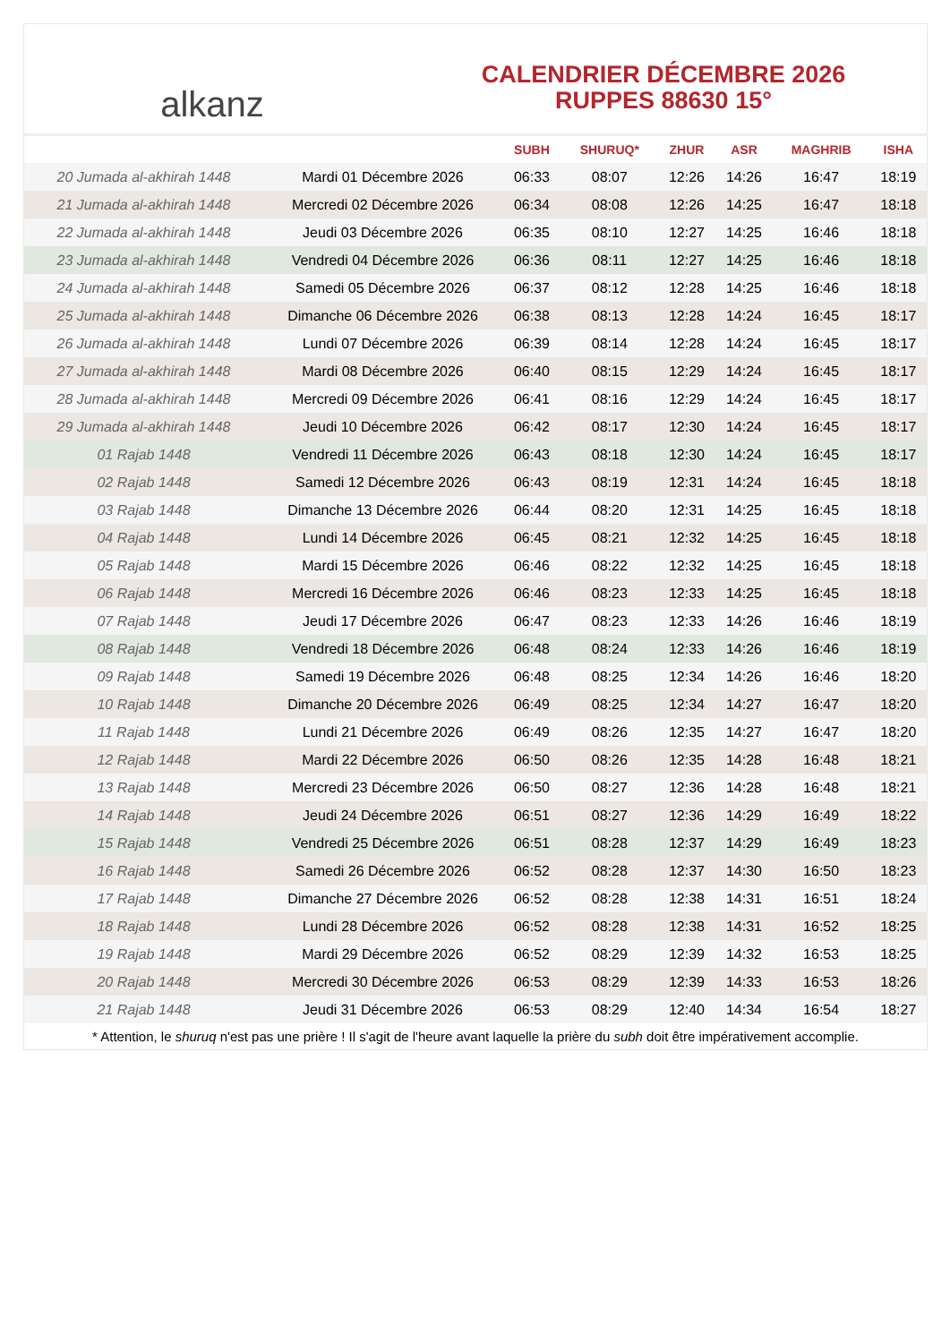alkanz
CALENDRIER DÉCEMBRE 2026
RUPPES 88630 15°
| | | SUBH | SHURUQ* | ZHUR | ASR | MAGHRIB | ISHA |
| --- | --- | --- | --- | --- | --- | --- | --- |
| 20 Jumada al-akhirah 1448 | Mardi 01 Décembre 2026 | 06:33 | 08:07 | 12:26 | 14:26 | 16:47 | 18:19 |
| 21 Jumada al-akhirah 1448 | Mercredi 02 Décembre 2026 | 06:34 | 08:08 | 12:26 | 14:25 | 16:47 | 18:18 |
| 22 Jumada al-akhirah 1448 | Jeudi 03 Décembre 2026 | 06:35 | 08:10 | 12:27 | 14:25 | 16:46 | 18:18 |
| 23 Jumada al-akhirah 1448 | Vendredi 04 Décembre 2026 | 06:36 | 08:11 | 12:27 | 14:25 | 16:46 | 18:18 |
| 24 Jumada al-akhirah 1448 | Samedi 05 Décembre 2026 | 06:37 | 08:12 | 12:28 | 14:25 | 16:46 | 18:18 |
| 25 Jumada al-akhirah 1448 | Dimanche 06 Décembre 2026 | 06:38 | 08:13 | 12:28 | 14:24 | 16:45 | 18:17 |
| 26 Jumada al-akhirah 1448 | Lundi 07 Décembre 2026 | 06:39 | 08:14 | 12:28 | 14:24 | 16:45 | 18:17 |
| 27 Jumada al-akhirah 1448 | Mardi 08 Décembre 2026 | 06:40 | 08:15 | 12:29 | 14:24 | 16:45 | 18:17 |
| 28 Jumada al-akhirah 1448 | Mercredi 09 Décembre 2026 | 06:41 | 08:16 | 12:29 | 14:24 | 16:45 | 18:17 |
| 29 Jumada al-akhirah 1448 | Jeudi 10 Décembre 2026 | 06:42 | 08:17 | 12:30 | 14:24 | 16:45 | 18:17 |
| 01 Rajab 1448 | Vendredi 11 Décembre 2026 | 06:43 | 08:18 | 12:30 | 14:24 | 16:45 | 18:17 |
| 02 Rajab 1448 | Samedi 12 Décembre 2026 | 06:43 | 08:19 | 12:31 | 14:24 | 16:45 | 18:18 |
| 03 Rajab 1448 | Dimanche 13 Décembre 2026 | 06:44 | 08:20 | 12:31 | 14:25 | 16:45 | 18:18 |
| 04 Rajab 1448 | Lundi 14 Décembre 2026 | 06:45 | 08:21 | 12:32 | 14:25 | 16:45 | 18:18 |
| 05 Rajab 1448 | Mardi 15 Décembre 2026 | 06:46 | 08:22 | 12:32 | 14:25 | 16:45 | 18:18 |
| 06 Rajab 1448 | Mercredi 16 Décembre 2026 | 06:46 | 08:23 | 12:33 | 14:25 | 16:45 | 18:18 |
| 07 Rajab 1448 | Jeudi 17 Décembre 2026 | 06:47 | 08:23 | 12:33 | 14:26 | 16:46 | 18:19 |
| 08 Rajab 1448 | Vendredi 18 Décembre 2026 | 06:48 | 08:24 | 12:33 | 14:26 | 16:46 | 18:19 |
| 09 Rajab 1448 | Samedi 19 Décembre 2026 | 06:48 | 08:25 | 12:34 | 14:26 | 16:46 | 18:20 |
| 10 Rajab 1448 | Dimanche 20 Décembre 2026 | 06:49 | 08:25 | 12:34 | 14:27 | 16:47 | 18:20 |
| 11 Rajab 1448 | Lundi 21 Décembre 2026 | 06:49 | 08:26 | 12:35 | 14:27 | 16:47 | 18:20 |
| 12 Rajab 1448 | Mardi 22 Décembre 2026 | 06:50 | 08:26 | 12:35 | 14:28 | 16:48 | 18:21 |
| 13 Rajab 1448 | Mercredi 23 Décembre 2026 | 06:50 | 08:27 | 12:36 | 14:28 | 16:48 | 18:21 |
| 14 Rajab 1448 | Jeudi 24 Décembre 2026 | 06:51 | 08:27 | 12:36 | 14:29 | 16:49 | 18:22 |
| 15 Rajab 1448 | Vendredi 25 Décembre 2026 | 06:51 | 08:28 | 12:37 | 14:29 | 16:49 | 18:23 |
| 16 Rajab 1448 | Samedi 26 Décembre 2026 | 06:52 | 08:28 | 12:37 | 14:30 | 16:50 | 18:23 |
| 17 Rajab 1448 | Dimanche 27 Décembre 2026 | 06:52 | 08:28 | 12:38 | 14:31 | 16:51 | 18:24 |
| 18 Rajab 1448 | Lundi 28 Décembre 2026 | 06:52 | 08:28 | 12:38 | 14:31 | 16:52 | 18:25 |
| 19 Rajab 1448 | Mardi 29 Décembre 2026 | 06:52 | 08:29 | 12:39 | 14:32 | 16:53 | 18:25 |
| 20 Rajab 1448 | Mercredi 30 Décembre 2026 | 06:53 | 08:29 | 12:39 | 14:33 | 16:53 | 18:26 |
| 21 Rajab 1448 | Jeudi 31 Décembre 2026 | 06:53 | 08:29 | 12:40 | 14:34 | 16:54 | 18:27 |
* Attention, le shuruq n'est pas une prière ! Il s'agit de l'heure avant laquelle la prière du subh doit être impérativement accomplie.